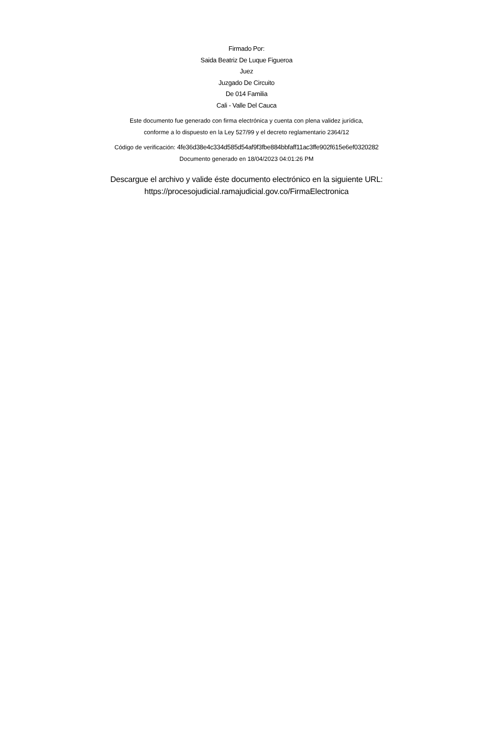Firmado Por:
Saida Beatriz De Luque Figueroa
Juez
Juzgado De Circuito
De 014 Familia
Cali - Valle Del Cauca
Este documento fue generado con firma electrónica y cuenta con plena validez jurídica,
conforme a lo dispuesto en la Ley 527/99 y el decreto reglamentario 2364/12
Código de verificación: 4fe36d38e4c334d585d54af9f3fbe884bbfaff11ac3ffe902f615e6ef0320282
Documento generado en 18/04/2023 04:01:26 PM
Descargue el archivo y valide éste documento electrónico en la siguiente URL:
https://procesojudicial.ramajudicial.gov.co/FirmaElectronica